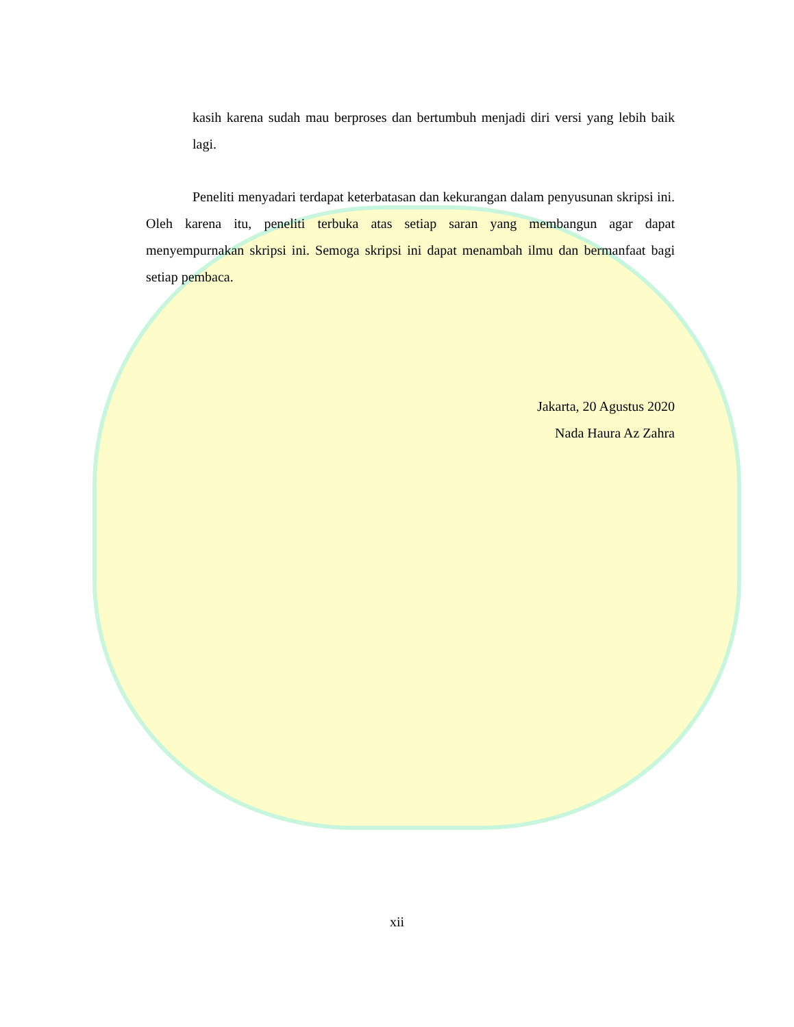kasih karena sudah mau berproses dan bertumbuh menjadi diri versi yang lebih baik lagi.
Peneliti menyadari terdapat keterbatasan dan kekurangan dalam penyusunan skripsi ini. Oleh karena itu, peneliti terbuka atas setiap saran yang membangun agar dapat menyempurnakan skripsi ini. Semoga skripsi ini dapat menambah ilmu dan bermanfaat bagi setiap pembaca.
Jakarta, 20 Agustus 2020
Nada Haura Az Zahra
xii